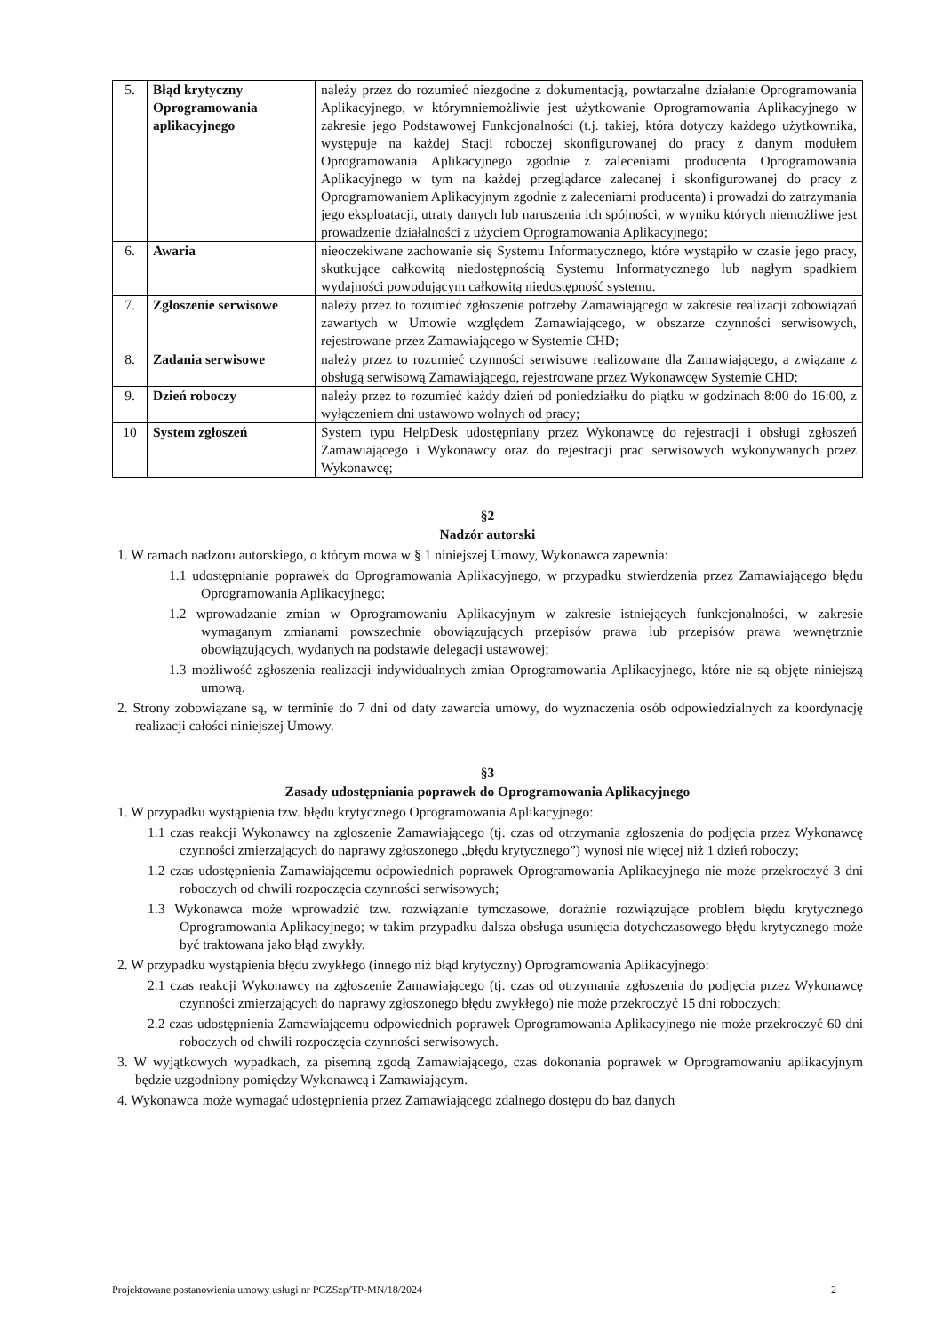| 5. | Błąd krytyczny Oprogramowania aplikacyjnego | należy przez do rozumieć niezgodne z dokumentacją, powtarzalne działanie Oprogramowania Aplikacyjnego, w którymniemożliwie jest użytkowanie Oprogramowania Aplikacyjnego w zakresie jego Podstawowej Funkcjonalności (t.j. takiej, która dotyczy każdego użytkownika, występuje na każdej Stacji roboczej skonfigurowanej do pracy z danym modułem Oprogramowania Aplikacyjnego zgodnie z zaleceniami producenta Oprogramowania Aplikacyjnego w tym na każdej przeglądarce zalecanej i skonfigurowanej do pracy z Oprogramowaniem Aplikacyjnym zgodnie z zaleceniami producenta) i prowadzi do zatrzymania jego eksploatacji, utraty danych lub naruszenia ich spójności, w wyniku których niemożliwe jest prowadzenie działalności z użyciem Oprogramowania Aplikacyjnego; |
| 6. | Awaria | nieoczekiwane zachowanie się Systemu Informatycznego, które wystąpiło w czasie jego pracy, skutkujące całkowitą niedostępnością Systemu Informatycznego lub nagłym spadkiem wydajności powodującym całkowitą niedostępność systemu. |
| 7. | Zgłoszenie serwisowe | należy przez to rozumieć zgłoszenie potrzeby Zamawiającego w zakresie realizacji zobowiązań zawartych w Umowie względem Zamawiającego, w obszarze czynności serwisowych, rejestrowane przez Zamawiającego w Systemie CHD; |
| 8. | Zadania serwisowe | należy przez to rozumieć czynności serwisowe realizowane dla Zamawiającego, a związane z obsługą serwisową Zamawiającego, rejestrowane przez Wykonawcęw Systemie CHD; |
| 9. | Dzień roboczy | należy przez to rozumieć każdy dzień od poniedziałku do piątku w godzinach 8:00 do 16:00, z wyłączeniem dni ustawowo wolnych od pracy; |
| 10 | System zgłoszeń | System typu HelpDesk udostępniany przez Wykonawcę do rejestracji i obsługi zgłoszeń Zamawiającego i Wykonawcy oraz do rejestracji prac serwisowych wykonywanych przez Wykonawcę; |
§2
Nadzór autorski
1. W ramach nadzoru autorskiego, o którym mowa w § 1 niniejszej Umowy, Wykonawca zapewnia:
1.1 udostępnianie poprawek do Oprogramowania Aplikacyjnego, w przypadku stwierdzenia przez Zamawiającego błędu Oprogramowania Aplikacyjnego;
1.2 wprowadzanie zmian w Oprogramowaniu Aplikacyjnym w zakresie istniejących funkcjonalności, w zakresie wymaganym zmianami powszechnie obowiązujących przepisów prawa lub przepisów prawa wewnętrznie obowiązujących, wydanych na podstawie delegacji ustawowej;
1.3 możliwość zgłoszenia realizacji indywidualnych zmian Oprogramowania Aplikacyjnego, które nie są objęte niniejszą umową.
2. Strony zobowiązane są, w terminie do 7 dni od daty zawarcia umowy, do wyznaczenia osób odpowiedzialnych za koordynację realizacji całości niniejszej Umowy.
§3
Zasady udostępniania poprawek do Oprogramowania Aplikacyjnego
1. W przypadku wystąpienia tzw. błędu krytycznego Oprogramowania Aplikacyjnego:
1.1 czas reakcji Wykonawcy na zgłoszenie Zamawiającego (tj. czas od otrzymania zgłoszenia do podjęcia przez Wykonawcę czynności zmierzających do naprawy zgłoszonego „błędu krytycznego”) wynosi nie więcej niż 1 dzień roboczy;
1.2 czas udostępnienia Zamawiającemu odpowiednich poprawek Oprogramowania Aplikacyjnego nie może przekroczyć 3 dni roboczych od chwili rozpoczęcia czynności serwisowych;
1.3 Wykonawca może wprowadzić tzw. rozwiązanie tymczasowe, doraźnie rozwiązujące problem błędu krytycznego Oprogramowania Aplikacyjnego; w takim przypadku dalsza obsługa usunięcia dotychczasowego błędu krytycznego może być traktowana jako błąd zwykły.
2. W przypadku wystąpienia błędu zwykłego (innego niż błąd krytyczny) Oprogramowania Aplikacyjnego:
2.1 czas reakcji Wykonawcy na zgłoszenie Zamawiającego (tj. czas od otrzymania zgłoszenia do podjęcia przez Wykonawcę czynności zmierzających do naprawy zgłoszonego błędu zwykłego) nie może przekroczyć 15 dni roboczych;
2.2 czas udostępnienia Zamawiającemu odpowiednich poprawek Oprogramowania Aplikacyjnego nie może przekroczyć 60 dni roboczych od chwili rozpoczęcia czynności serwisowych.
3. W wyjątkowych wypadkach, za pisemną zgodą Zamawiającego, czas dokonania poprawek w Oprogramowaniu aplikacyjnym będzie uzgodniony pomiędzy Wykonawcą i Zamawiającym.
4. Wykonawca może wymagać udostępnienia przez Zamawiającego zdalnego dostępu do baz danych
Projektowane postanowienia umowy usługi nr PCZSzp/TP-MN/18/2024 2